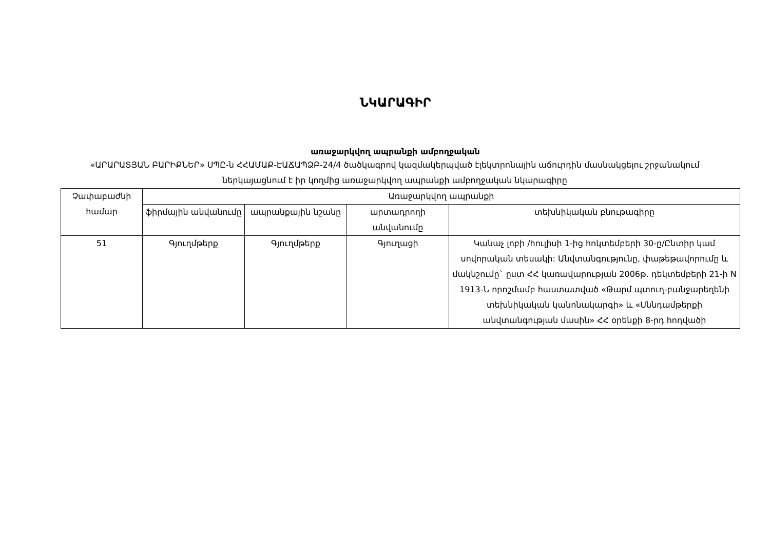ՆԿԱՐԱԳԻՐ
առաջարկվող ապրանքի ամբողջական
«ԱՐԱՐԱՏՅԱՆ ԲԱՐԻՔՆԵՐ» ՍՊԸ-ն ՀՀԱՄԱՔ-ԷԱՃԱՊՁԲ-24/4 ծածկագրով կազմակերպված էլեկտրոնային աճուրդին մասնակցելու շրջանակում ներկայացնում է իր կողմից առաջարկվող ապրանքի ամբողջական նկարագիրը
| Չափաբաժնի համար | Առաջարկվող ապրանքի | | | |
| --- | --- | --- | --- | --- |
| | ֆիրմային անվանումը | ապրանքային նշանը | արտադրողի անվանումը | տեխնիկական բնութագիրը |
| 51 | Գյուղմթերք | Գյուղմթերք | Գյուղացի | Կանաչ լոբի /հուլիսի 1-ից հոկտեմբերի 30-ը/Ընտիր կամ սովորական տեսակի: Անվտանգությունը, փաթեթավորումը և մակնշումը` ըստ ՀՀ կառավարության 2006թ. դեկտեմբերի 21-ի N 1913-Ն որոշմամբ հաստատված «Թարմ պտուղ-բանջարեղենի տեխնիկական կանոնակարգի» և «Սննդամթերքի անվտանգության մասին» ՀՀ օրենքի 8-րդ հոդվածի |